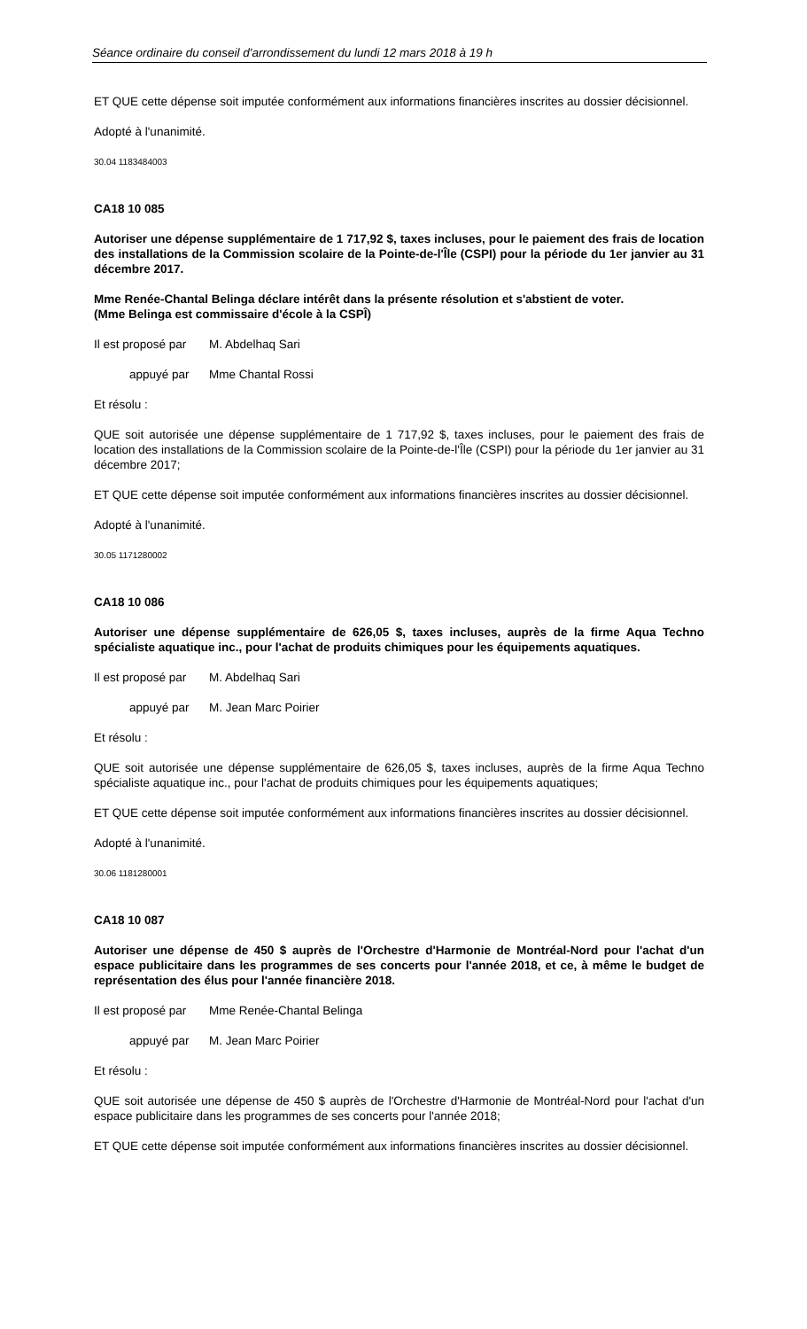Séance ordinaire du conseil d'arrondissement du lundi 12 mars 2018 à 19 h
ET QUE cette dépense soit imputée conformément aux informations financières inscrites au dossier décisionnel.
Adopté à l'unanimité.
30.04 1183484003
CA18 10 085
Autoriser une dépense supplémentaire de 1 717,92 $, taxes incluses, pour le paiement des frais de location des installations de la Commission scolaire de la Pointe-de-l'Île (CSPI) pour la période du 1er janvier au 31 décembre 2017.
Mme Renée-Chantal Belinga déclare intérêt dans la présente résolution et s'abstient de voter.
(Mme Belinga est commissaire d'école à la CSPÎ)
Il est proposé par M. Abdelhaq Sari
appuyé par Mme Chantal Rossi
Et résolu :
QUE soit autorisée une dépense supplémentaire de 1 717,92 $, taxes incluses, pour le paiement des frais de location des installations de la Commission scolaire de la Pointe-de-l'Île (CSPI) pour la période du 1er janvier au 31 décembre 2017;
ET QUE cette dépense soit imputée conformément aux informations financières inscrites au dossier décisionnel.
Adopté à l'unanimité.
30.05 1171280002
CA18 10 086
Autoriser une dépense supplémentaire de 626,05 $, taxes incluses, auprès de la firme Aqua Techno spécialiste aquatique inc., pour l'achat de produits chimiques pour les équipements aquatiques.
Il est proposé par M. Abdelhaq Sari
appuyé par M. Jean Marc Poirier
Et résolu :
QUE soit autorisée une dépense supplémentaire de 626,05 $, taxes incluses, auprès de la firme Aqua Techno spécialiste aquatique inc., pour l'achat de produits chimiques pour les équipements aquatiques;
ET QUE cette dépense soit imputée conformément aux informations financières inscrites au dossier décisionnel.
Adopté à l'unanimité.
30.06 1181280001
CA18 10 087
Autoriser une dépense de 450 $ auprès de l'Orchestre d'Harmonie de Montréal-Nord pour l'achat d'un espace publicitaire dans les programmes de ses concerts pour l'année 2018, et ce, à même le budget de représentation des élus pour l'année financière 2018.
Il est proposé par Mme Renée-Chantal Belinga
appuyé par M. Jean Marc Poirier
Et résolu :
QUE soit autorisée une dépense de 450 $ auprès de l'Orchestre d'Harmonie de Montréal-Nord pour l'achat d'un espace publicitaire dans les programmes de ses concerts pour l'année 2018;
ET QUE cette dépense soit imputée conformément aux informations financières inscrites au dossier décisionnel.